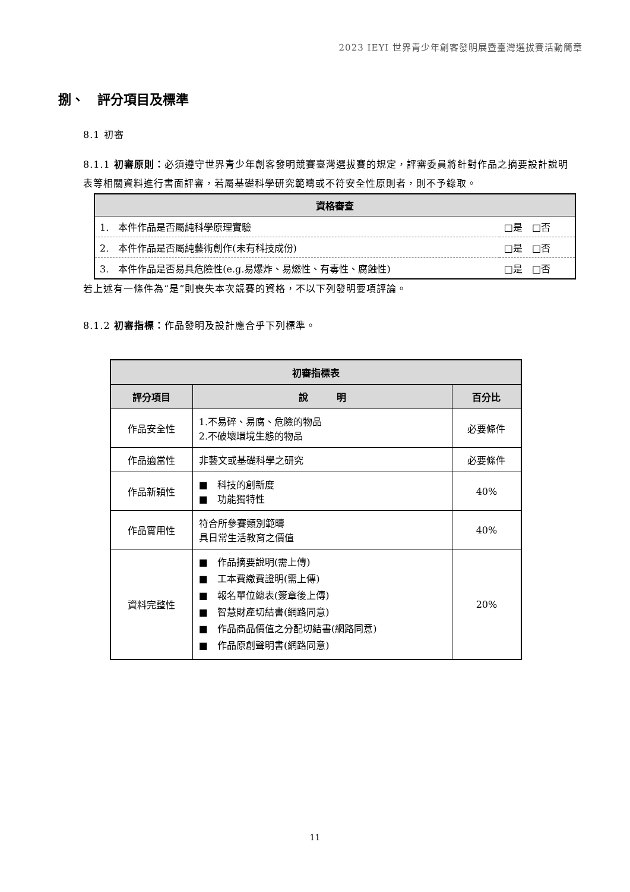2023 IEYI 世界青少年創客發明展暨臺灣選拔賽活動簡章
捌、　評分項目及標準
8.1 初審
8.1.1 初審原則：必須遵守世界青少年創客發明競賽臺灣選拔賽的規定，評審委員將針對作品之摘要設計說明表等相關資料進行書面評審，若屬基礎科學研究範疇或不符安全性原則者，則不予錄取。
| 資格審查 | |
| --- | --- |
| 1. 本件作品是否屬純科學原理實驗 | □是 □否 |
| 2. 本件作品是否屬純藝術創作(未有科技成份) | □是 □否 |
| 3. 本件作品是否易具危險性(e.g.易爆炸、易燃性、有毒性、腐蝕性) | □是 □否 |
若上述有一條件為“是”則喪失本次競賽的資格，不以下列發明要項評論。
8.1.2 初審指標：作品發明及設計應合乎下列標準。
| 初審指標表 | | |
| --- | --- | --- |
| 評分項目 | 說 明 | 百分比 |
| 作品安全性 | 1.不易碎、易腐、危險的物品 2.不破壞環境生態的物品 | 必要條件 |
| 作品適當性 | 非藝文或基礎科學之研究 | 必要條件 |
| 作品新穎性 | ■ 科技的創新度 ■ 功能獨特性 | 40% |
| 作品實用性 | 符合所參賽類別範疇 具日常生活教育之價值 | 40% |
| 資料完整性 | ■ 作品摘要說明(需上傳) ■ 工本費繳費證明(需上傳) ■ 報名單位總表(簽章後上傳) ■ 智慧財產切結書(網路同意) ■ 作品商品價值之分配切結書(網路同意) ■ 作品原創聲明書(網路同意) | 20% |
11